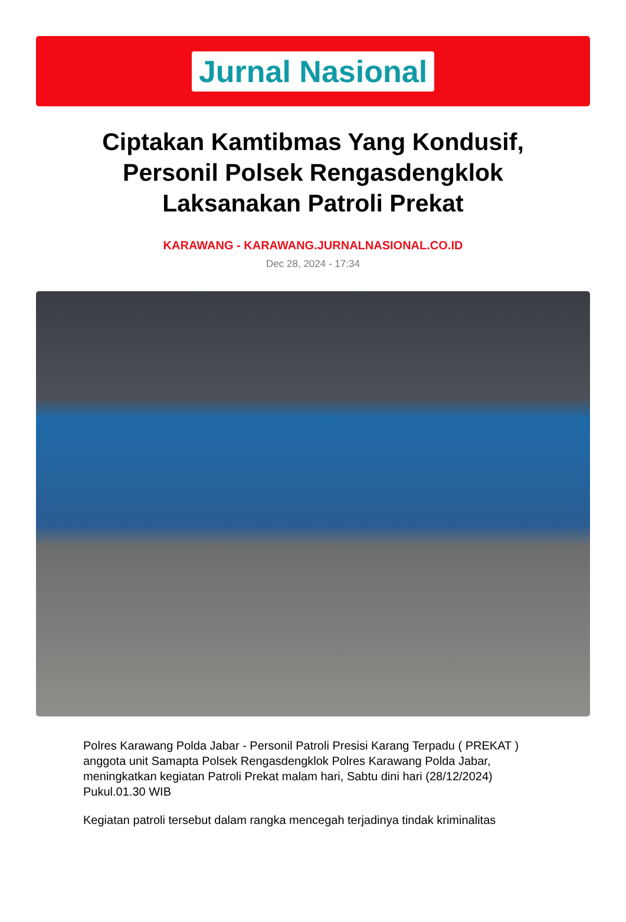Jurnal Nasional
Ciptakan Kamtibmas Yang Kondusif, Personil Polsek Rengasdengklok Laksanakan Patroli Prekat
KARAWANG - KARAWANG.JURNALNASIONAL.CO.ID
Dec 28, 2024 - 17:34
Polres Karawang Polda Jabar - Personil Patroli Presisi Karang Terpadu ( PREKAT ) anggota unit Samapta Polsek Rengasdengklok Polres Karawang Polda Jabar, meningkatkan kegiatan Patroli Prekat malam hari, Sabtu dini hari (28/12/2024) Pukul.01.30 WIB
Kegiatan patroli tersebut dalam rangka mencegah terjadinya tindak kriminalitas